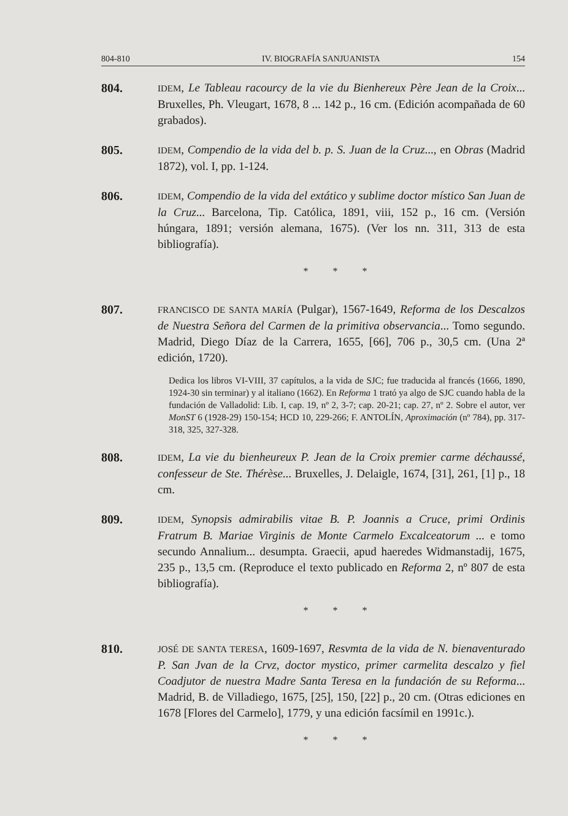804-810 IV. BIOGRAFÍA SANJUANISTA 154
804.
IDEM, Le Tableau racourcy de la vie du Bienhereux Père Jean de la Croix... Bruxelles, Ph. Vleugart, 1678, 8 ... 142 p., 16 cm. (Edición acompañada de 60 grabados).
805.
IDEM, Compendio de la vida del b. p. S. Juan de la Cruz..., en Obras (Madrid 1872), vol. I, pp. 1-124.
806.
IDEM, Compendio de la vida del extático y sublime doctor místico San Juan de la Cruz... Barcelona, Tip. Católica, 1891, viii, 152 p., 16 cm. (Versión húngara, 1891; versión alemana, 1675). (Ver los nn. 311, 313 de esta bibliografía).
* * *
807.
FRANCISCO DE SANTA MARÍA (Pulgar), 1567-1649, Reforma de los Descalzos de Nuestra Señora del Carmen de la primitiva observancia... Tomo segundo. Madrid, Diego Díaz de la Carrera, 1655, [66], 706 p., 30,5 cm. (Una 2ª edición, 1720).
Dedica los libros VI-VIII, 37 capítulos, a la vida de SJC; fue traducida al francés (1666, 1890, 1924-30 sin terminar) y al italiano (1662). En Reforma 1 trató ya algo de SJC cuando habla de la fundación de Valladolid: Lib. I, cap. 19, nº 2, 3-7; cap. 20-21; cap. 27, nº 2. Sobre el autor, ver MonST 6 (1928-29) 150-154; HCD 10, 229-266; F. ANTOLÍN, Aproximación (nº 784), pp. 317-318, 325, 327-328.
808.
IDEM, La vie du bienheureux P. Jean de la Croix premier carme déchaussé, confesseur de Ste. Thérèse... Bruxelles, J. Delaigle, 1674, [31], 261, [1] p., 18 cm.
809.
IDEM, Synopsis admirabilis vitae B. P. Joannis a Cruce, primi Ordinis Fratrum B. Mariae Virginis de Monte Carmelo Excalceatorum ... e tomo secundo Annalium... desumpta. Graecii, apud haeredes Widmanstadij, 1675, 235 p., 13,5 cm. (Reproduce el texto publicado en Reforma 2, nº 807 de esta bibliografía).
* * *
810.
JOSÉ DE SANTA TERESA, 1609-1697, Resvmta de la vida de N. bienaventurado P. San Jvan de la Crvz, doctor mystico, primer carmelita descalzo y fiel Coadjutor de nuestra Madre Santa Teresa en la fundación de su Reforma... Madrid, B. de Villadiego, 1675, [25], 150, [22] p., 20 cm. (Otras ediciones en 1678 [Flores del Carmelo], 1779, y una edición facsímil en 1991c.).
* * *